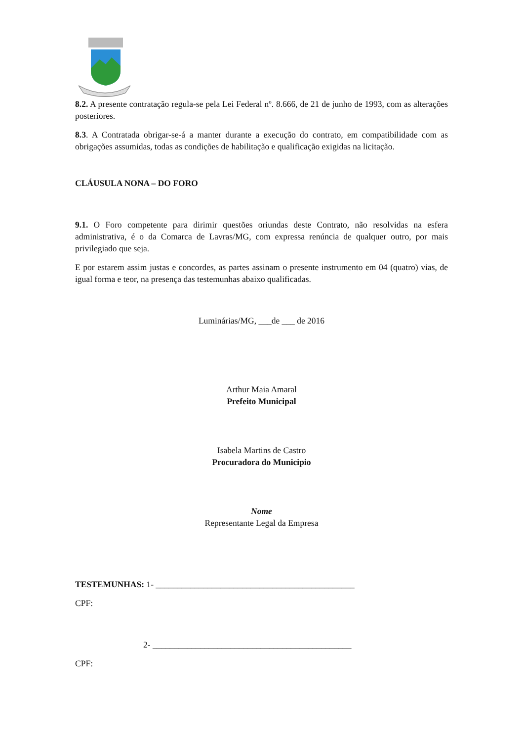8.2. A presente contratação regula-se pela Lei Federal nº. 8.666, de 21 de junho de 1993, com as alterações posteriores.
8.3. A Contratada obrigar-se-á a manter durante a execução do contrato, em compatibilidade com as obrigações assumidas, todas as condições de habilitação e qualificação exigidas na licitação.
CLÁUSULA NONA – DO FORO
9.1. O Foro competente para dirimir questões oriundas deste Contrato, não resolvidas na esfera administrativa, é o da Comarca de Lavras/MG, com expressa renúncia de qualquer outro, por mais privilegiado que seja.
E por estarem assim justas e concordes, as partes assinam o presente instrumento em 04 (quatro) vias, de igual forma e teor, na presença das testemunhas abaixo qualificadas.
Luminárias/MG, ___de ___ de 2016
Arthur Maia Amaral
Prefeito Municipal
Isabela Martins de Castro
Procuradora do Municipio
Nome
Representante Legal da Empresa
TESTEMUNHAS: 1- ______________________________________________
CPF:
2- ______________________________________________
CPF: